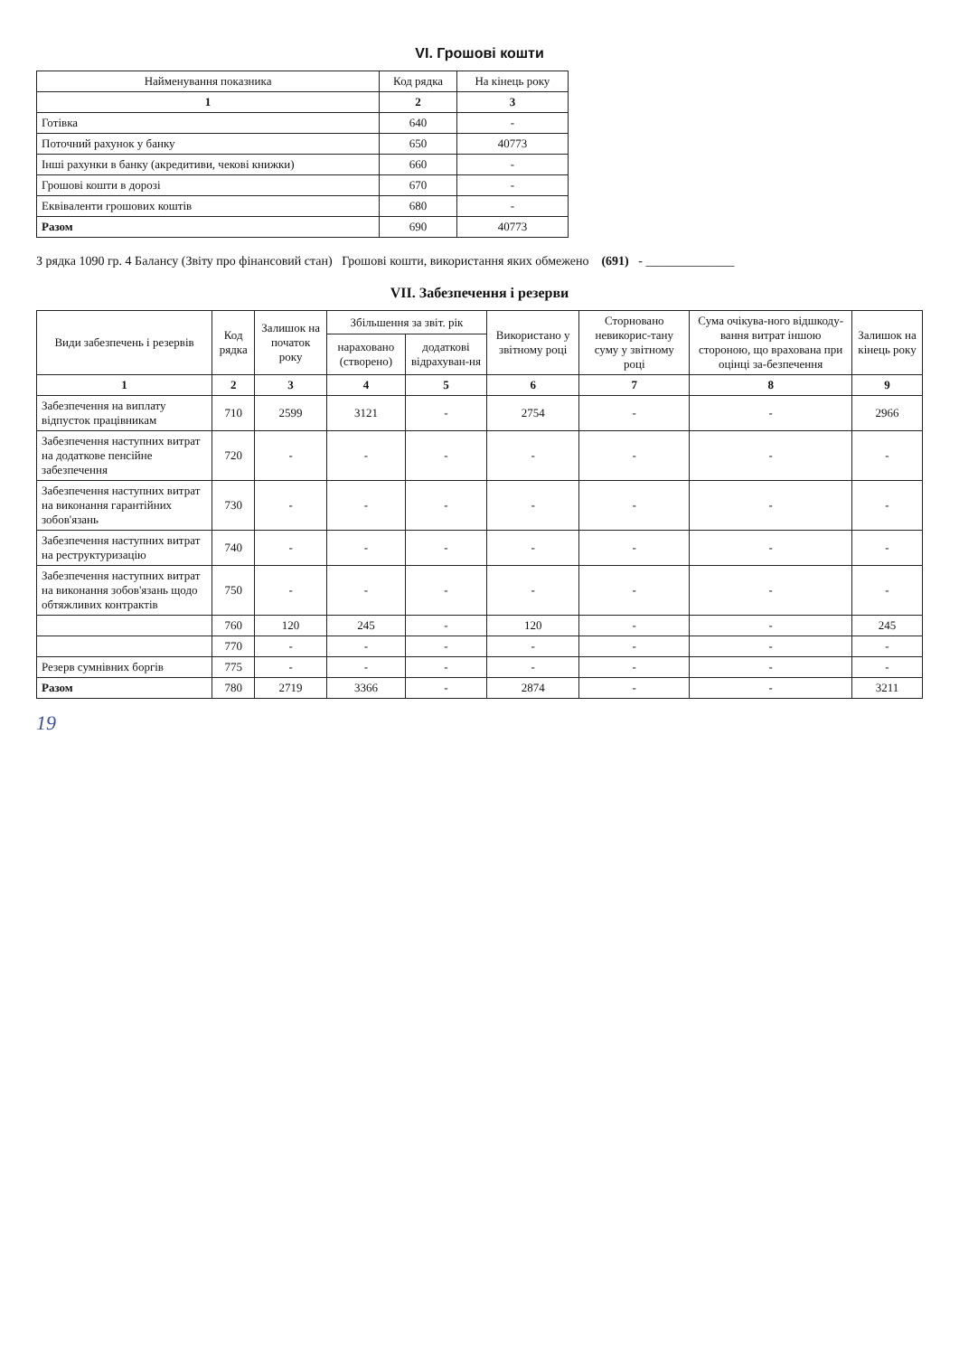VI. Грошові кошти
| Найменування показника | Код рядка | На кінець року |
| --- | --- | --- |
| 1 | 2 | 3 |
| Готівка | 640 | - |
| Поточний рахунок у банку | 650 | 40773 |
| Інші рахунки в банку (акредитиви, чекові книжки) | 660 | - |
| Грошові кошти в дорозі | 670 | - |
| Еквіваленти грошових коштів | 680 | - |
| Разом | 690 | 40773 |
З рядка 1090 гр. 4 Балансу (Звіту про фінансовий стан) Грошові кошти, використання яких обмежено (691) - ______________
VII. Забезпечення і резерви
| Види забезпечень і резервів | Код рядка | Залишок на початок року | Збільшення за звіт. рік | | Використано у звітному році | Сторновано невикорис-тану суму у звітному році | Сума очікува-ного відшкоду-вання витрат іншою стороною, що врахована при оцінці за-безпечення | Залишок на кінець року |
| --- | --- | --- | --- | --- | --- | --- | --- | --- |
| | | | нараховано (створено) | додаткові відрахуван-ня | | | | |
| 1 | 2 | 3 | 4 | 5 | 6 | 7 | 8 | 9 |
| Забезпечення на виплату відпусток працівникам | 710 | 2599 | 3121 | - | 2754 | - | - | 2966 |
| Забезпечення наступних витрат на додаткове пенсійне забезпечення | 720 | - | - | - | - | - | - | - |
| Забезпечення наступних витрат на виконання гарантійних зобов'язань | 730 | - | - | - | - | - | - | - |
| Забезпечення наступних витрат на реструктуризацію | 740 | - | - | - | - | - | - | - |
| Забезпечення наступних витрат на виконання зобов'язань щодо обтяжливих контрактів | 750 | - | - | - | - | - | - | - |
| | 760 | 120 | 245 | - | 120 | - | - | 245 |
| | 770 | - | - | - | - | - | - | - |
| Резерв сумнівних боргів | 775 | - | - | - | - | - | - | - |
| Разом | 780 | 2719 | 3366 | - | 2874 | - | - | 3211 |
19